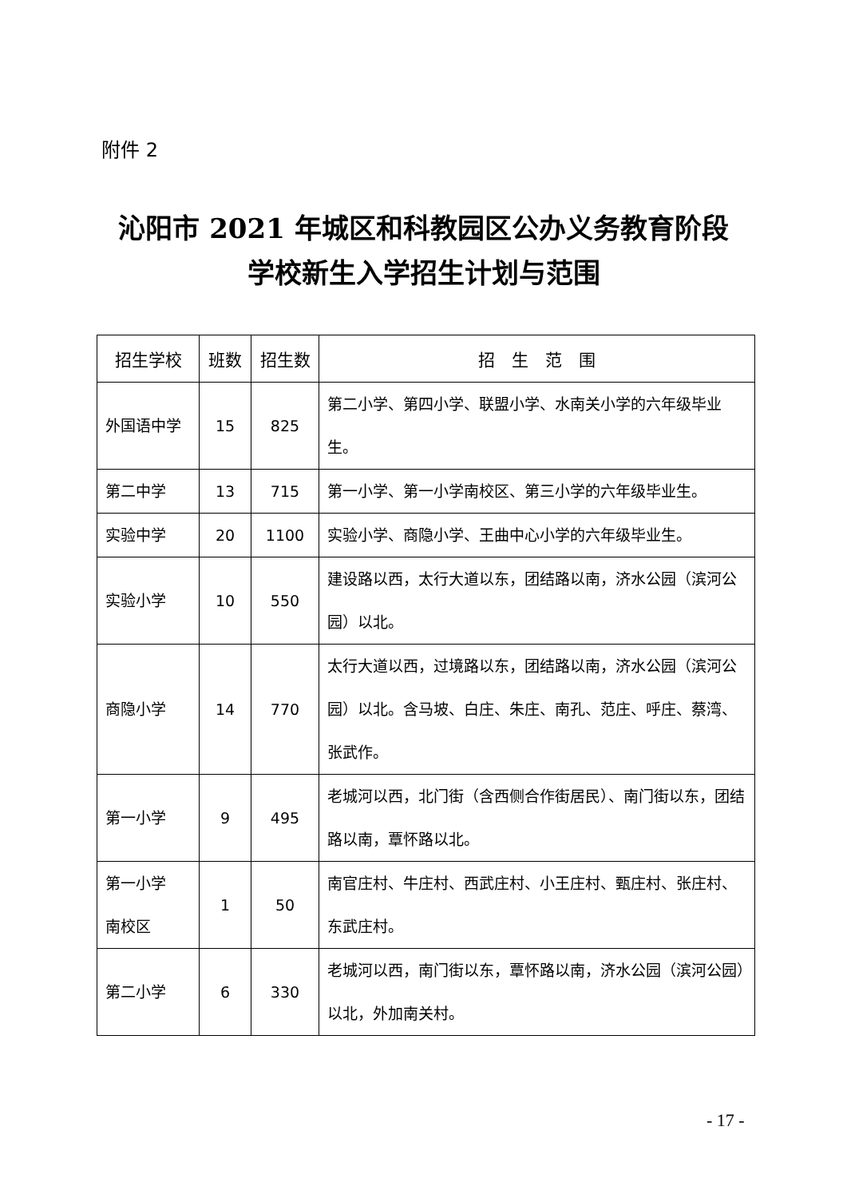附件 2
沁阳市 2021 年城区和科教园区公办义务教育阶段
学校新生入学招生计划与范围
| 招生学校 | 班数 | 招生数 | 招 生 范 围 |
| --- | --- | --- | --- |
| 外国语中学 | 15 | 825 | 第二小学、第四小学、联盟小学、水南关小学的六年级毕业生。 |
| 第二中学 | 13 | 715 | 第一小学、第一小学南校区、第三小学的六年级毕业生。 |
| 实验中学 | 20 | 1100 | 实验小学、商隐小学、王曲中心小学的六年级毕业生。 |
| 实验小学 | 10 | 550 | 建设路以西，太行大道以东，团结路以南，济水公园（滨河公园）以北。 |
| 商隐小学 | 14 | 770 | 太行大道以西，过境路以东，团结路以南，济水公园（滨河公园）以北。含马坡、白庄、朱庄、南孔、范庄、呼庄、蔡湾、张武作。 |
| 第一小学 | 9 | 495 | 老城河以西，北门街（含西侧合作街居民）、南门街以东，团结路以南，覃怀路以北。 |
| 第一小学 南校区 | 1 | 50 | 南官庄村、牛庄村、西武庄村、小王庄村、甄庄村、张庄村、东武庄村。 |
| 第二小学 | 6 | 330 | 老城河以西，南门街以东，覃怀路以南，济水公园（滨河公园）以北，外加南关村。 |
- 17 -